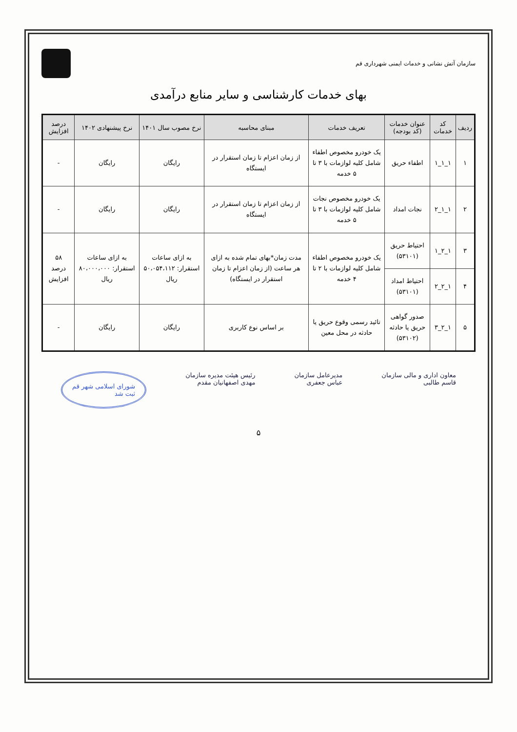سازمان آتش نشانی و خدمات ایمنی شهرداری قم
بهای خدمات کارشناسی و سایر منابع درآمدی
| ردیف | کد خدمات | عنوان خدمات (کد بودجه) | تعریف خدمات | مبنای محاسبه | نرخ مصوب سال ۱۴۰۱ | نرخ پیشنهادی ۱۴۰۲ | درصد افزایش |
| --- | --- | --- | --- | --- | --- | --- | --- |
| ۱ | ۱_۱_۱ | اطفاء حریق | یک خودرو مخصوص اطفاء شامل کلیه لوازمات با ۳ تا ۵ خدمه | از زمان اعزام تا زمان استقرار در ایستگاه | رایگان | رایگان | - |
| ۲ | ۱_۱_۲ | نجات امداد | یک خودرو مخصوص نجات شامل کلیه لوازمات با ۳ تا ۵ خدمه | از زمان اعزام تا زمان استقرار در ایستگاه | رایگان | رایگان | - |
| ۳ | ۱_۲_۱ | احتیاط حریق (۵۳۱۰۱) | یک خودرو مخصوص اطفاء شامل کلیه لوازمات با ۲ تا ۴ خدمه | مدت زمان*بهای تمام شده به ازای هر ساعت (از زمان اعزام تا زمان استقرار در ایستگاه) | به ازای ساعات استقرار: ۵۰،۰۵۴،۱۱۲ ریال | به ازای ساعات استقرار: ۸۰،۰۰۰،۰۰۰ ریال | ۵۸ درصد افزایش |
| ۴ | ۱_۲_۲ | احتیاط امداد (۵۳۱۰۱) | | | | | |
| ۵ | ۱_۲_۳ | صدور گواهی حریق یا حادثه (۵۳۱۰۲) | تائید رسمی وقوع حریق یا حادثه در محل معین | بر اساس نوع کاربری | رایگان | رایگان | - |
معاون اداری و مالی سازمان
قاسم طالبی
مدیرعامل سازمان
عباس جعفری
رئیس هیئت مدیره سازمان
مهدی اصفهانیان مقدم
شورای اسلامی شهر قم
ثبت شد
۵